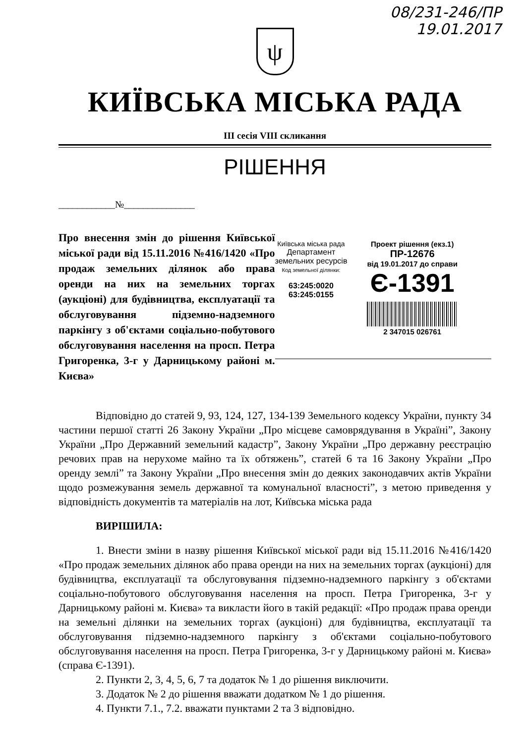08/231-246/ПР
19.01.2017
ψ
КИЇВСЬКА МІСЬКА РАДА
III сесія VIII скликання
РІШЕННЯ
____________№_______________
Про внесення змін до рішення Київської міської ради від 15.11.2016 №416/1420 «Про продаж земельних ділянок або права оренди на них на земельних торгах (аукціоні) для будівництва, експлуатації та обслуговування підземно-надземного паркінгу з об'єктами соціально-побутового обслуговування населення на просп. Петра Григоренка, 3-г у Дарницькому районі м. Києва»
Київська міська рада
Департамент
земельних ресурсів
Код земельної ділянки:
63:245:0020
63:245:0155
Проект рішення (екз.1)
ПР-12676
від 19.01.2017 до справи
Є-1391
2 347015 026761
Відповідно до статей 9, 93, 124, 127, 134-139 Земельного кодексу України, пункту 34 частини першої статті 26 Закону України „Про місцеве самоврядування в Україні”, Закону України „Про Державний земельний кадастр”, Закону України „Про державну реєстрацію речових прав на нерухоме майно та їх обтяжень”, статей 6 та 16 Закону України „Про оренду землі” та Закону України „Про внесення змін до деяких законодавчих актів України щодо розмежування земель державної та комунальної власності”, з метою приведення у відповідність документів та матеріалів на лот, Київська міська рада
ВИРІШИЛА:
1. Внести зміни в назву рішення Київської міської ради від 15.11.2016 №416/1420 «Про продаж земельних ділянок або права оренди на них на земельних торгах (аукціоні) для будівництва, експлуатації та обслуговування підземно-надземного паркінгу з об'єктами соціально-побутового обслуговування населення на просп. Петра Григоренка, 3-г у Дарницькому районі м. Києва» та викласти його в такій редакції: «Про продаж права оренди на земельні ділянки на земельних торгах (аукціоні) для будівництва, експлуатації та обслуговування підземно-надземного паркінгу з об'єктами соціально-побутового обслуговування населення на просп. Петра Григоренка, 3-г у Дарницькому районі м. Києва» (справа Є-1391).
2. Пункти 2, 3, 4, 5, 6, 7 та додаток № 1 до рішення виключити.
3. Додаток № 2 до рішення вважати додатком № 1 до рішення.
4. Пункти 7.1., 7.2. вважати пунктами 2 та 3 відповідно.